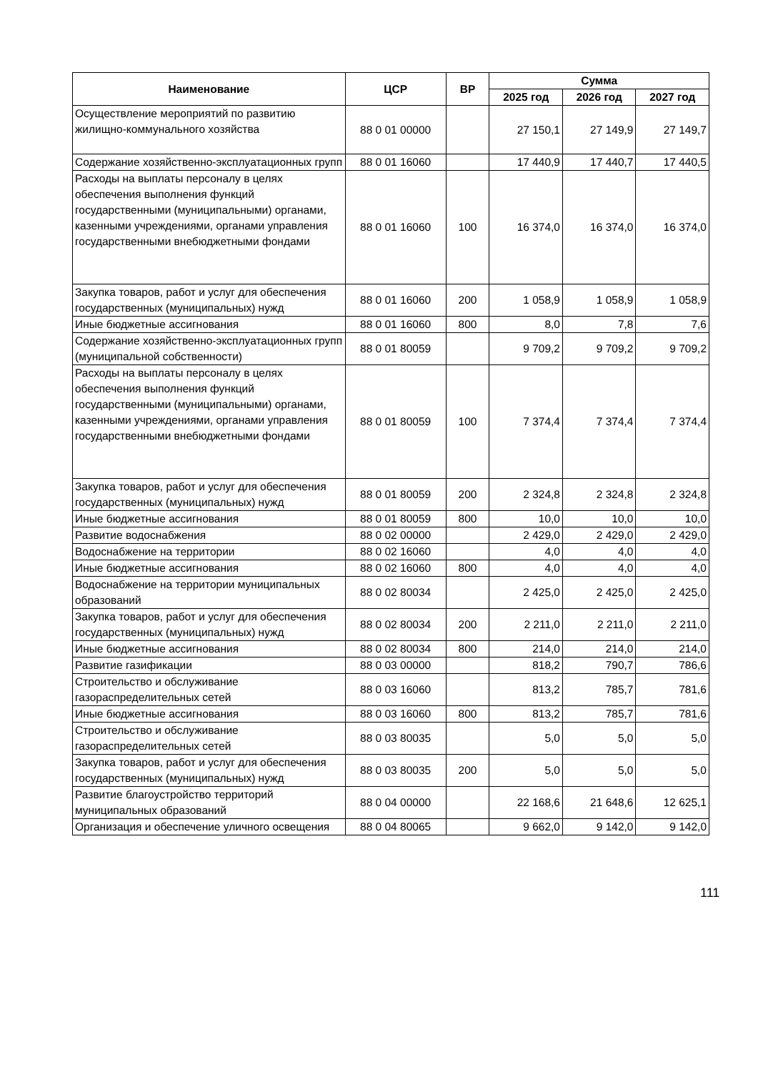| Наименование | ЦСР | ВР | Сумма | | |
| --- | --- | --- | --- | --- | --- |
| | | | 2025 год | 2026 год | 2027 год |
| Осуществление мероприятий по развитию жилищно-коммунального хозяйства | 88 0 01 00000 | | 27 150,1 | 27 149,9 | 27 149,7 |
| Содержание хозяйственно-эксплуатационных групп | 88 0 01 16060 | | 17 440,9 | 17 440,7 | 17 440,5 |
| Расходы на выплаты персоналу в целях обеспечения выполнения функций государственными (муниципальными) органами, казенными учреждениями, органами управления государственными внебюджетными фондами | 88 0 01 16060 | 100 | 16 374,0 | 16 374,0 | 16 374,0 |
| Закупка товаров, работ и услуг для обеспечения государственных (муниципальных) нужд | 88 0 01 16060 | 200 | 1 058,9 | 1 058,9 | 1 058,9 |
| Иные бюджетные ассигнования | 88 0 01 16060 | 800 | 8,0 | 7,8 | 7,6 |
| Содержание хозяйственно-эксплуатационных групп (муниципальной собственности) | 88 0 01 80059 | | 9 709,2 | 9 709,2 | 9 709,2 |
| Расходы на выплаты персоналу в целях обеспечения выполнения функций государственными (муниципальными) органами, казенными учреждениями, органами управления государственными внебюджетными фондами | 88 0 01 80059 | 100 | 7 374,4 | 7 374,4 | 7 374,4 |
| Закупка товаров, работ и услуг для обеспечения государственных (муниципальных) нужд | 88 0 01 80059 | 200 | 2 324,8 | 2 324,8 | 2 324,8 |
| Иные бюджетные ассигнования | 88 0 01 80059 | 800 | 10,0 | 10,0 | 10,0 |
| Развитие водоснабжения | 88 0 02 00000 | | 2 429,0 | 2 429,0 | 2 429,0 |
| Водоснабжение на территории | 88 0 02 16060 | | 4,0 | 4,0 | 4,0 |
| Иные бюджетные ассигнования | 88 0 02 16060 | 800 | 4,0 | 4,0 | 4,0 |
| Водоснабжение на территории муниципальных образований | 88 0 02 80034 | | 2 425,0 | 2 425,0 | 2 425,0 |
| Закупка товаров, работ и услуг для обеспечения государственных (муниципальных) нужд | 88 0 02 80034 | 200 | 2 211,0 | 2 211,0 | 2 211,0 |
| Иные бюджетные ассигнования | 88 0 02 80034 | 800 | 214,0 | 214,0 | 214,0 |
| Развитие газификации | 88 0 03 00000 | | 818,2 | 790,7 | 786,6 |
| Строительство и обслуживание газораспределительных сетей | 88 0 03 16060 | | 813,2 | 785,7 | 781,6 |
| Иные бюджетные ассигнования | 88 0 03 16060 | 800 | 813,2 | 785,7 | 781,6 |
| Строительство и обслуживание газораспределительных сетей | 88 0 03 80035 | | 5,0 | 5,0 | 5,0 |
| Закупка товаров, работ и услуг для обеспечения государственных (муниципальных) нужд | 88 0 03 80035 | 200 | 5,0 | 5,0 | 5,0 |
| Развитие благоустройство территорий муниципальных образований | 88 0 04 00000 | | 22 168,6 | 21 648,6 | 12 625,1 |
| Организация и обеспечение уличного освещения | 88 0 04 80065 | | 9 662,0 | 9 142,0 | 9 142,0 |
111